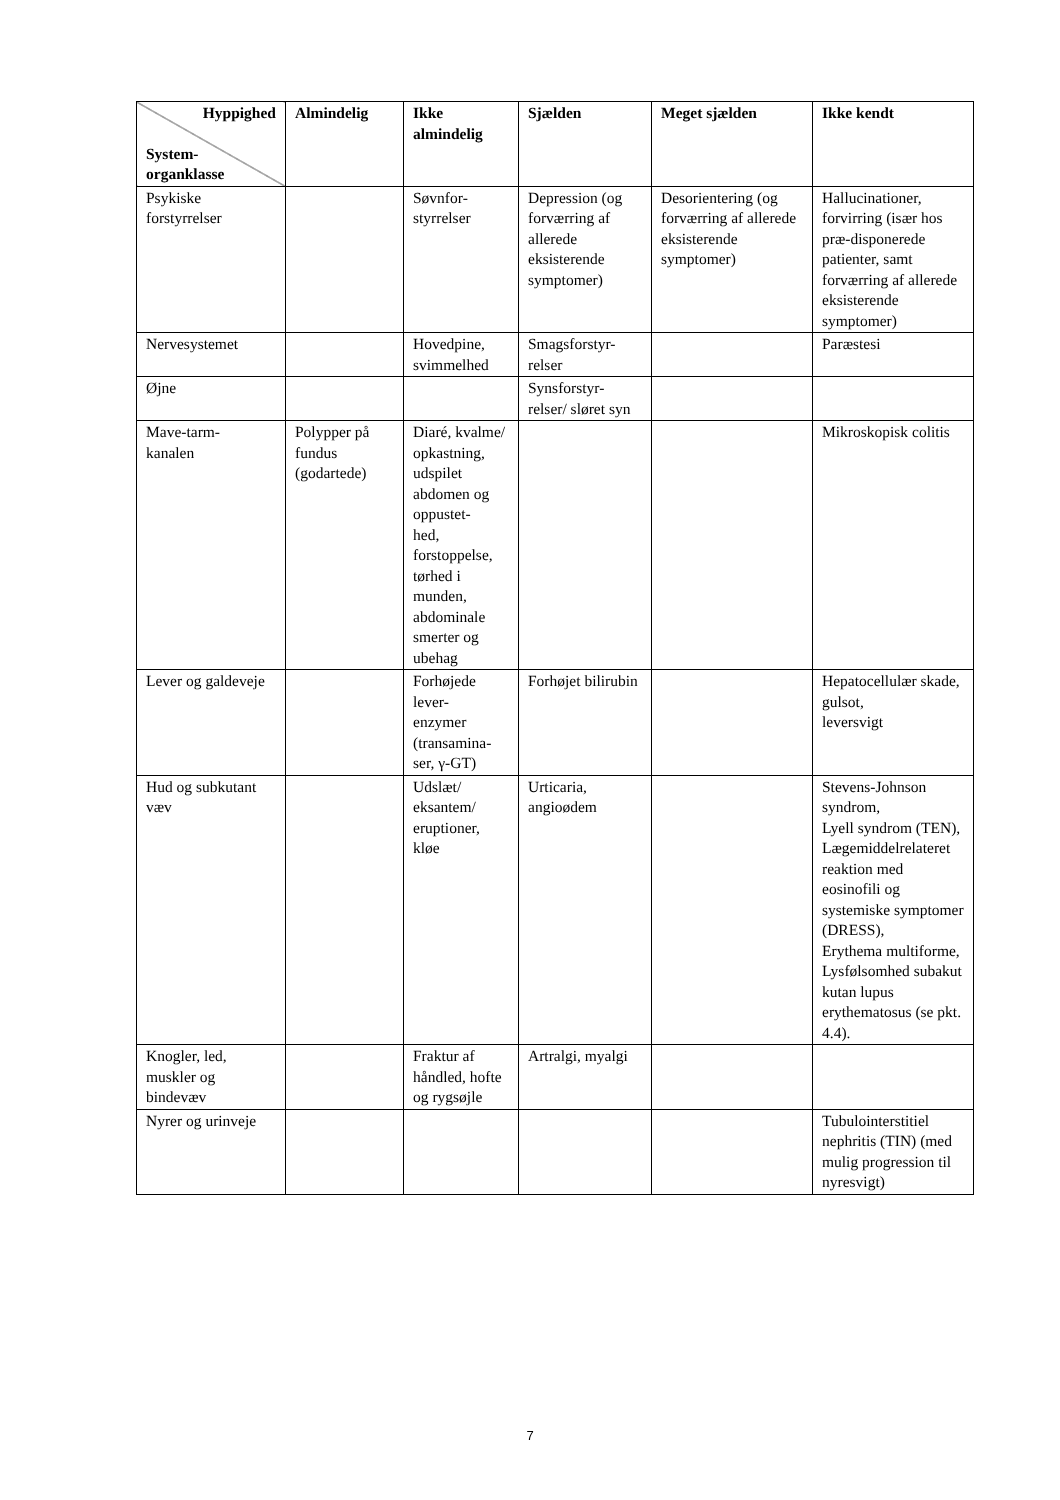| Hyppighed System- organklasse | Almindelig | Ikke almindelig | Sjælden | Meget sjælden | Ikke kendt |
| --- | --- | --- | --- | --- | --- |
| Psykiske forstyrrelser | | Søvnfor- styrrelser | Depression (og forværring af allerede eksisterende symptomer) | Desorientering (og forværring af allerede eksisterende symptomer) | Hallucinationer, forvirring (især hos præ-disponerede patienter, samt forværring af allerede eksisterende symptomer) |
| Nervesystemet | | Hovedpine, svimmelhed | Smagsforstyr- relser | | Paræstesi |
| Øjne | | | Synsforstyr- relser/ sløret syn | | |
| Mave-tarm- kanalen | Polypper på fundus (godartede) | Diaré, kvalme/ opkastning, udspilet abdomen og oppustet- hed, forstoppelse, tørhed i munden, abdominale smerter og ubehag | | | Mikroskopisk colitis |
| Lever og galdeveje | | Forhøjede lever- enzymer (transamina- ser, γ-GT) | Forhøjet bilirubin | | Hepatocellulær skade, gulsot, leversvigt |
| Hud og subkutant væv | | Udslæt/ eksantem/ eruptioner, kløe | Urticaria, angioødem | | Stevens-Johnson syndrom, Lyell syndrom (TEN), Lægemiddelrelateret reaktion med eosinofili og systemiske symptomer (DRESS), Erythema multiforme, Lysfølsomhed subakut kutan lupus erythematosus (se pkt. 4.4). |
| Knogler, led, muskler og bindevæv | | Fraktur af håndled, hofte og rygsøjle | Artralgi, myalgi | | |
| Nyrer og urinveje | | | | | Tubulointerstitiel nephritis (TIN) (med mulig progression til nyresvigt) |
7